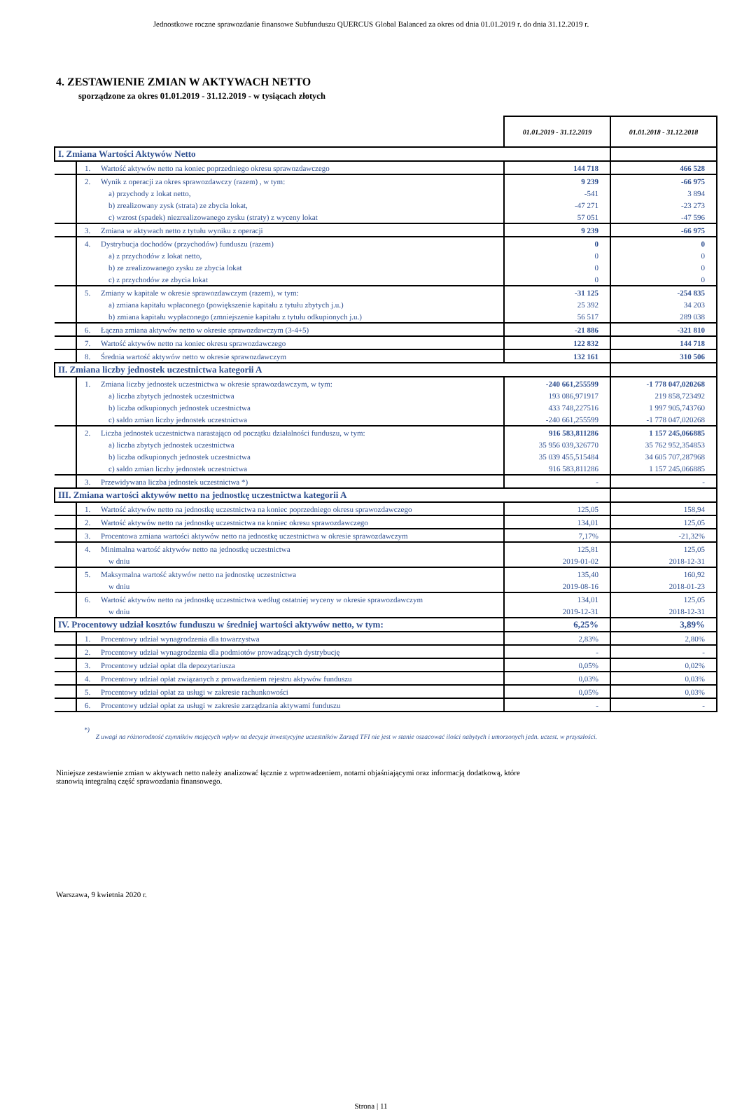Jednostkowe roczne sprawozdanie finansowe Subfunduszu QUERCUS Global Balanced za okres od dnia 01.01.2019 r. do dnia 31.12.2019 r.
4. ZESTAWIENIE ZMIAN W AKTYWACH NETTO
sporządzone za okres 01.01.2019 - 31.12.2019 - w tysiącach złotych
| | | | 01.01.2019 - 31.12.2019 | 01.01.2018 - 31.12.2018 |
| I. Zmiana Wartości Aktywów Netto | | | | |
| | 1. | Wartość aktywów netto na koniec poprzedniego okresu sprawozdawczego | 144 718 | 466 528 |
| | 2. | Wynik z operacji za okres sprawozdawczy (razem) , w tym: | 9 239 | -66 975 |
| | | a) przychody z lokat netto, | -541 | 3 894 |
| | | b) zrealizowany zysk (strata) ze zbycia lokat, | -47 271 | -23 273 |
| | | c) wzrost (spadek) niezrealizowanego zysku (straty) z wyceny lokat | 57 051 | -47 596 |
| | 3. | Zmiana w aktywach netto z tytułu wyniku z operacji | 9 239 | -66 975 |
| | 4. | Dystrybucja dochodów (przychodów) funduszu (razem) | 0 | 0 |
| | | a) z przychodów z lokat netto, | 0 | 0 |
| | | b) ze zrealizowanego zysku ze zbycia lokat | 0 | 0 |
| | | c) z przychodów ze zbycia lokat | 0 | 0 |
| | 5. | Zmiany w kapitale w okresie sprawozdawczym (razem), w tym: | -31 125 | -254 835 |
| | | a) zmiana kapitału wpłaconego (powiększenie kapitału z tytułu zbytych j.u.) | 25 392 | 34 203 |
| | | b) zmiana kapitału wypłaconego (zmniejszenie kapitału z tytułu odkupionych j.u.) | 56 517 | 289 038 |
| | 6. | Łączna zmiana aktywów netto w okresie sprawozdawczym (3-4+5) | -21 886 | -321 810 |
| | 7. | Wartość aktywów netto na koniec okresu sprawozdawczego | 122 832 | 144 718 |
| | 8. | Średnia wartość aktywów netto w okresie sprawozdawczym | 132 161 | 310 506 |
| II. Zmiana liczby jednostek uczestnictwa kategorii A | | | | |
| | 1. | Zmiana liczby jednostek uczestnictwa w okresie sprawozdawczym, w tym: | -240 661,255599 | -1 778 047,020268 |
| | | a) liczba zbytych jednostek uczestnictwa | 193 086,971917 | 219 858,723492 |
| | | b) liczba odkupionych jednostek uczestnictwa | 433 748,227516 | 1 997 905,743760 |
| | | c) saldo zmian liczby jednostek uczestnictwa | -240 661,255599 | -1 778 047,020268 |
| | 2. | Liczba jednostek uczestnictwa narastająco od początku działalności funduszu, w tym: | 916 583,811286 | 1 157 245,066885 |
| | | a) liczba zbytych jednostek uczestnictwa | 35 956 039,326770 | 35 762 952,354853 |
| | | b) liczba odkupionych jednostek uczestnictwa | 35 039 455,515484 | 34 605 707,287968 |
| | | c) saldo zmian liczby jednostek uczestnictwa | 916 583,811286 | 1 157 245,066885 |
| | 3. | Przewidywana liczba jednostek uczestnictwa *) | - | - |
| III. Zmiana wartości aktywów netto na jednostkę uczestnictwa kategorii A | | | | |
| | 1. | Wartość aktywów netto na jednostkę uczestnictwa na koniec poprzedniego okresu sprawozdawczego | 125,05 | 158,94 |
| | 2. | Wartość aktywów netto na jednostkę uczestnictwa na koniec okresu sprawozdawczego | 134,01 | 125,05 |
| | 3. | Procentowa zmiana wartości aktywów netto na jednostkę uczestnictwa w okresie sprawozdawczym | 7,17% | -21,32% |
| | 4. | Minimalna wartość aktywów netto na jednostkę uczestnictwa | 125,81 | 125,05 |
| | | w dniu | 2019-01-02 | 2018-12-31 |
| | 5. | Maksymalna wartość aktywów netto na jednostkę uczestnictwa | 135,40 | 160,92 |
| | | w dniu | 2019-08-16 | 2018-01-23 |
| | 6. | Wartość aktywów netto na jednostkę uczestnictwa według ostatniej wyceny w okresie sprawozdawczym | 134,01 | 125,05 |
| | | w dniu | 2019-12-31 | 2018-12-31 |
| IV. Procentowy udział kosztów funduszu w średniej wartości aktywów netto, w tym: | | | 6,25% | 3,89% |
| | 1. | Procentowy udział wynagrodzenia dla towarzystwa | 2,83% | 2,80% |
| | 2. | Procentowy udział wynagrodzenia dla podmiotów prowadzących dystrybucję | - | - |
| | 3. | Procentowy udział opłat dla depozytariusza | 0,05% | 0,02% |
| | 4. | Procentowy udział opłat związanych z prowadzeniem rejestru aktywów funduszu | 0,03% | 0,03% |
| | 5. | Procentowy udział opłat za usługi w zakresie rachunkowości | 0,05% | 0,03% |
| | 6. | Procentowy udział opłat za usługi w zakresie zarządzania aktywami funduszu | - | - |
*)
Z uwagi na różnorodność czynników mających wpływ na decyzje inwestycyjne uczestników Zarząd TFI nie jest w stanie oszacować ilości nabytych i umorzonych jedn. uczest. w przyszłości.
Niniejsze zestawienie zmian w aktywach netto należy analizować łącznie z wprowadzeniem, notami objaśniającymi oraz informacją dodatkową, które
stanowią integralną część sprawozdania finansowego.
Warszawa, 9 kwietnia 2020 r.
Strona | 11